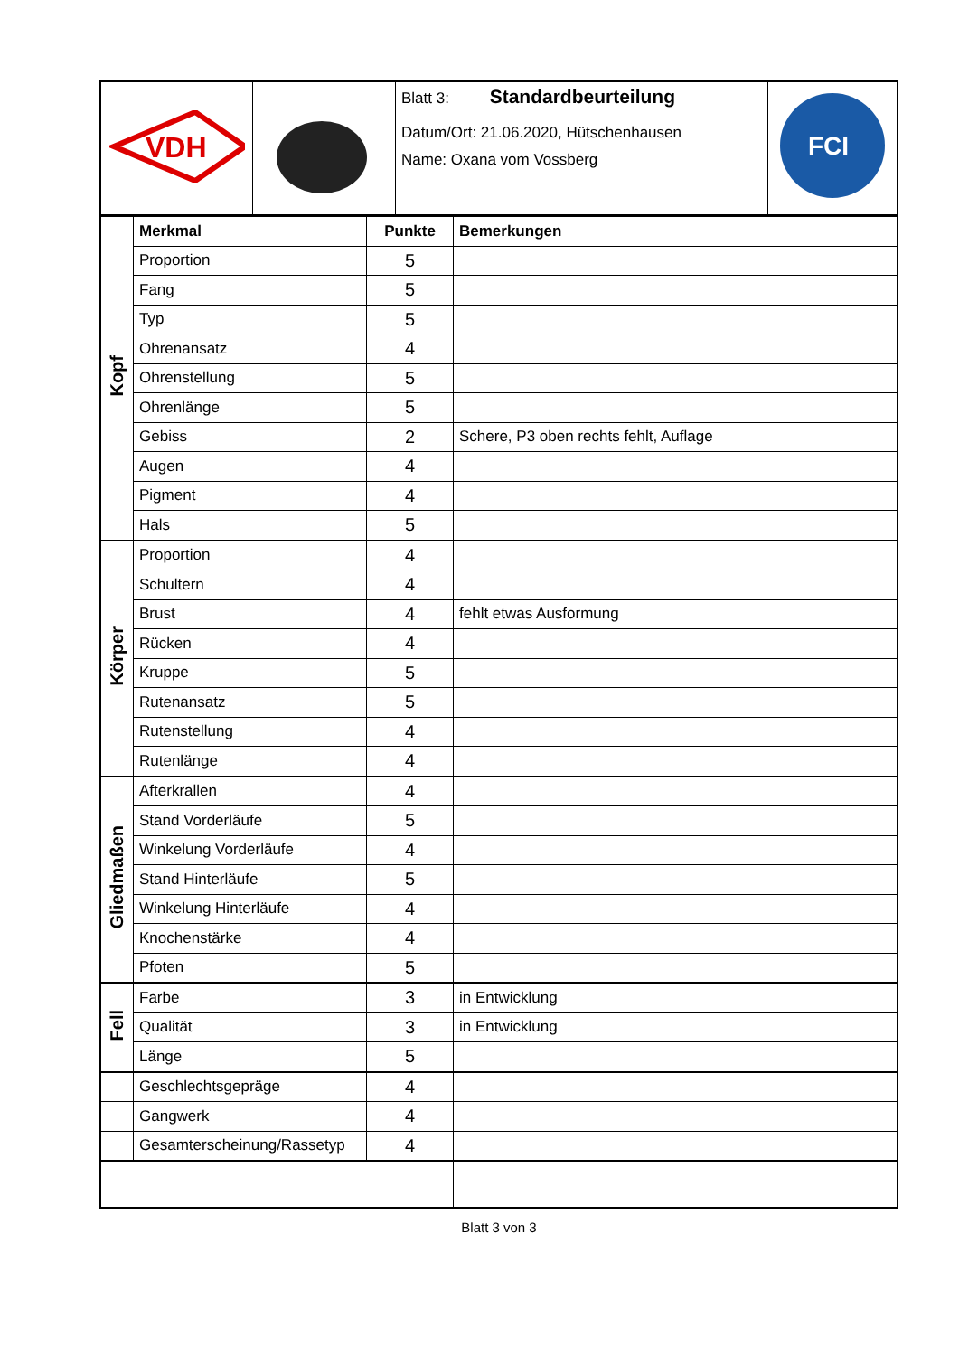| VDH | | Blatt 3: Standardbeurteilung Datum/Ort: 21.06.2020, Hütschenhausen Name: Oxana vom Vossberg | FCI |
| Kopf | Merkmal | Punkte | Bemerkungen |
| | Proportion | 5 | |
| | Fang | 5 | |
| | Typ | 5 | |
| | Ohrenansatz | 4 | |
| | Ohrenstellung | 5 | |
| | Ohrenlänge | 5 | |
| | Gebiss | 2 | Schere, P3 oben rechts fehlt, Auflage |
| | Augen | 4 | |
| | Pigment | 4 | |
| | Hals | 5 | |
| Körper | Proportion | 4 | |
| | Schultern | 4 | |
| | Brust | 4 | fehlt etwas Ausformung |
| | Rücken | 4 | |
| | Kruppe | 5 | |
| | Rutenansatz | 5 | |
| | Rutenstellung | 4 | |
| | Rutenlänge | 4 | |
| Gliedmaßen | Afterkrallen | 4 | |
| | Stand Vorderläufe | 5 | |
| | Winkelung Vorderläufe | 4 | |
| | Stand Hinterläufe | 5 | |
| | Winkelung Hinterläufe | 4 | |
| | Knochenstärke | 4 | |
| | Pfoten | 5 | |
| Fell | Farbe | 3 | in Entwicklung |
| | Qualität | 3 | in Entwicklung |
| | Länge | 5 | |
| | Geschlechtsgepräge | 4 | |
| | Gangwerk | 4 | |
| | Gesamterscheinung/Rassetyp | 4 | |
Blatt 3 von 3